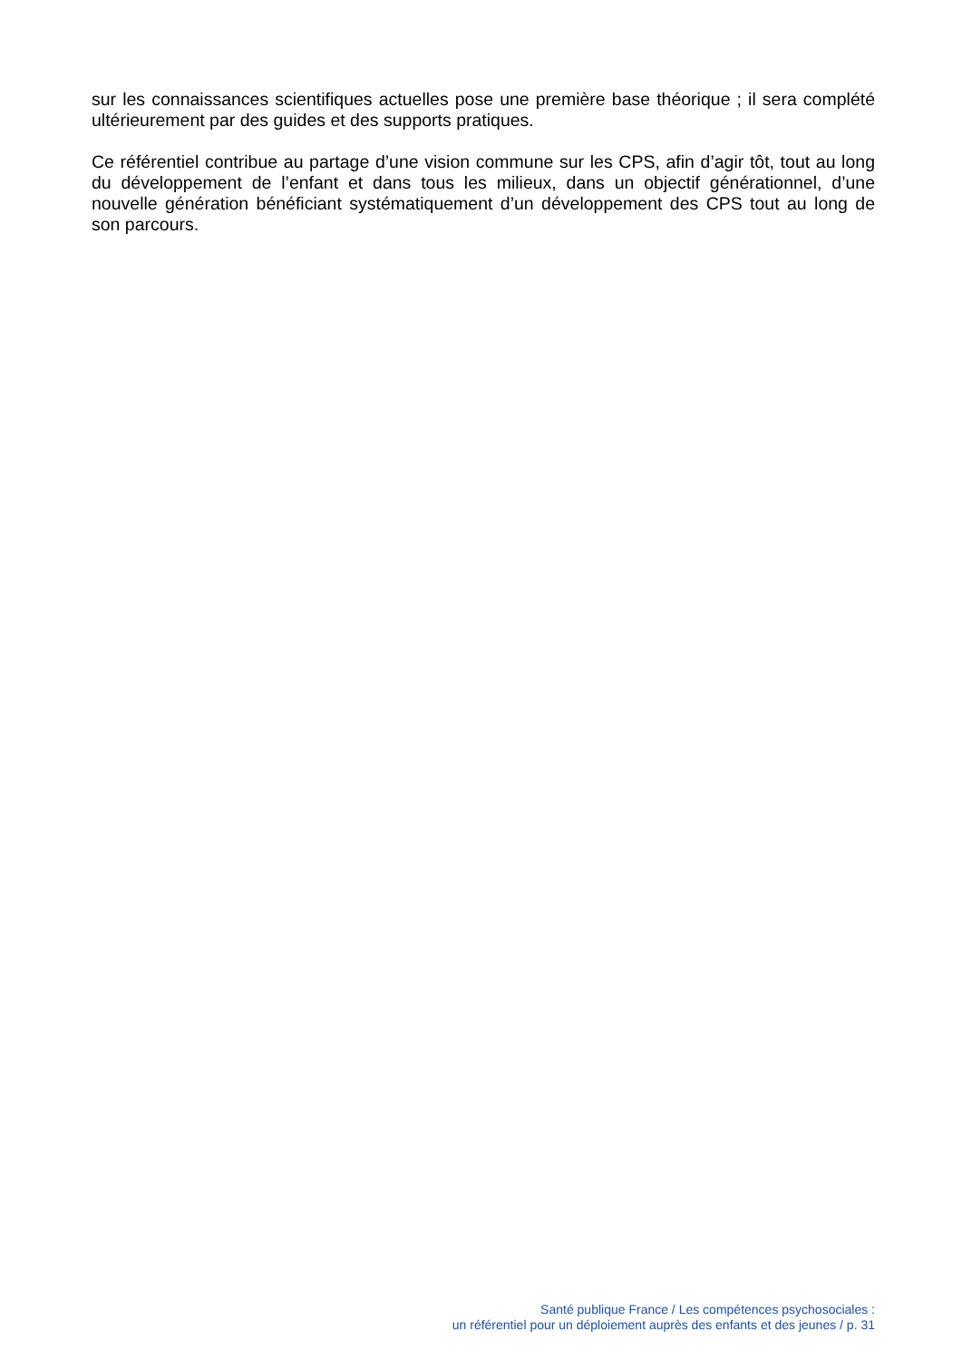sur les connaissances scientifiques actuelles pose une première base théorique ; il sera complété ultérieurement par des guides et des supports pratiques.
Ce référentiel contribue au partage d’une vision commune sur les CPS, afin d’agir tôt, tout au long du développement de l’enfant et dans tous les milieux, dans un objectif générationnel, d’une nouvelle génération bénéficiant systématiquement d’un développement des CPS tout au long de son parcours.
Santé publique France / Les compétences psychosociales :
un référentiel pour un déploiement auprès des enfants et des jeunes / p. 31